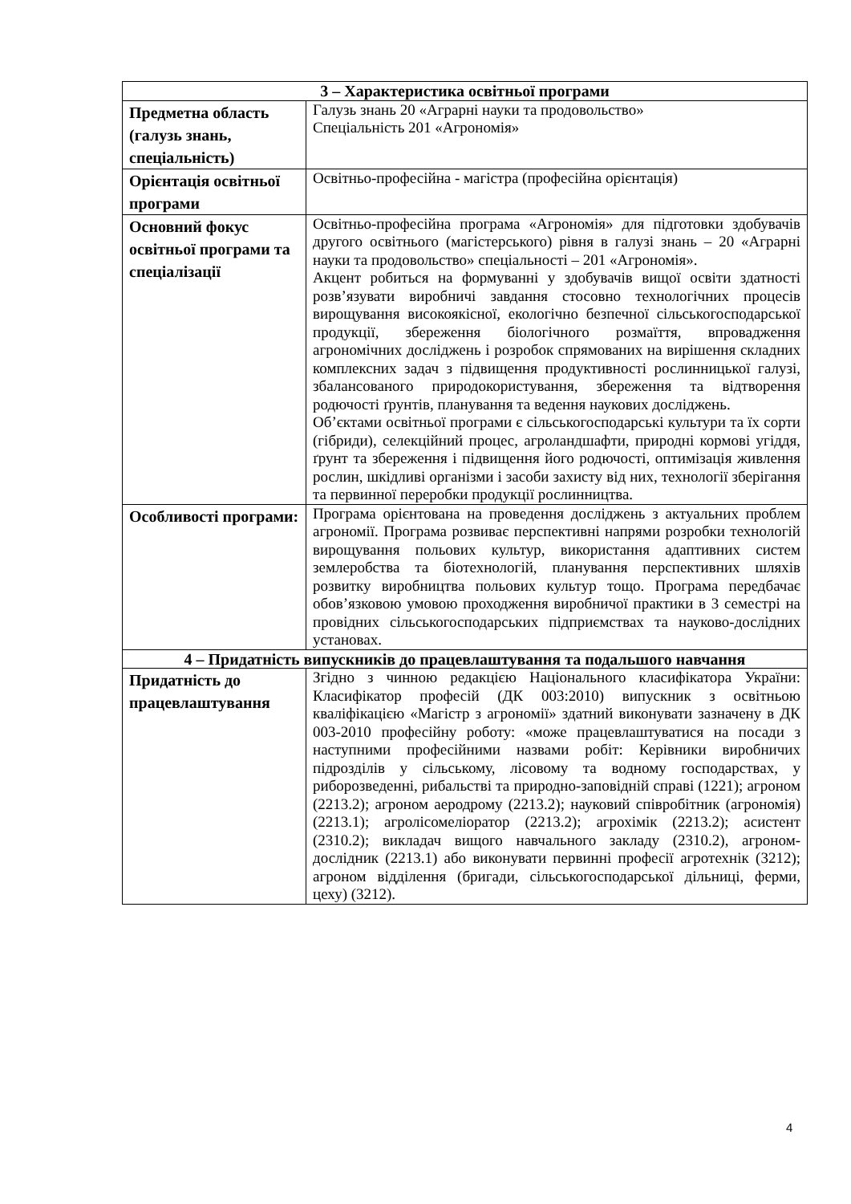| 3 – Характеристика освітньої програми | |
| --- | --- |
| Предметна область (галузь знань, спеціальність) | Галузь знань 20 «Аграрні науки та продовольство» Спеціальність 201 «Агрономія» |
| Орієнтація освітньої програми | Освітньо-професійна - магістра (професійна орієнтація) |
| Основний фокус освітньої програми та спеціалізації | Освітньо-професійна програма «Агрономія» для підготовки здобувачів другого освітнього (магістерського) рівня в галузі знань – 20 «Аграрні науки та продовольство» спеціальності – 201 «Агрономія». Акцент робиться на формуванні у здобувачів вищої освіти здатності розв’язувати виробничі завдання стосовно технологічних процесів вирощування високоякісної, екологічно безпечної сільськогосподарської продукції, збереження біологічного розмаїття, впровадження агрономічних досліджень і розробок спрямованих на вирішення складних комплексних задач з підвищення продуктивності рослинницької галузі, збалансованого природокористування, збереження та відтворення родючості ґрунтів, планування та ведення наукових досліджень. Об’єктами освітньої програми є сільськогосподарські культури та їх сорти (гібриди), селекційний процес, агроландшафти, природні кормові угіддя, ґрунт та збереження і підвищення його родючості, оптимізація живлення рослин, шкідливі організми і засоби захисту від них, технології зберігання та первинної переробки продукції рослинництва. |
| Особливості програми: | Програма орієнтована на проведення досліджень з актуальних проблем агрономії. Програма розвиває перспективні напрями розробки технологій вирощування польових культур, використання адаптивних систем землеробства та біотехнологій, планування перспективних шляхів розвитку виробництва польових культур тощо. Програма передбачає обов’язковою умовою проходження виробничої практики в 3 семестрі на провідних сільськогосподарських підприємствах та науково-дослідних установах. |
| 4 – Придатність випускників до працевлаштування та подальшого навчання | |
| Придатність до працевлаштування | Згідно з чинною редакцією Національного класифікатора України: Класифікатор професій (ДК 003:2010) випускник з освітньою кваліфікацією «Магістр з агрономії» здатний виконувати зазначену в ДК 003-2010 професійну роботу: «може працевлаштуватися на посади з наступними професійними назвами робіт: Керівники виробничих підрозділів у сільському, лісовому та водному господарствах, у риборозведенні, рибальстві та природно-заповідній справі (1221); агроном (2213.2); агроном аеродрому (2213.2); науковий співробітник (агрономія) (2213.1); агролісомеліоратор (2213.2); агрохімік (2213.2); асистент (2310.2); викладач вищого навчального закладу (2310.2), агроном-дослідник (2213.1) або виконувати первинні професії агротехнік (3212); агроном відділення (бригади, сільськогосподарської дільниці, ферми, цеху) (3212). |
4